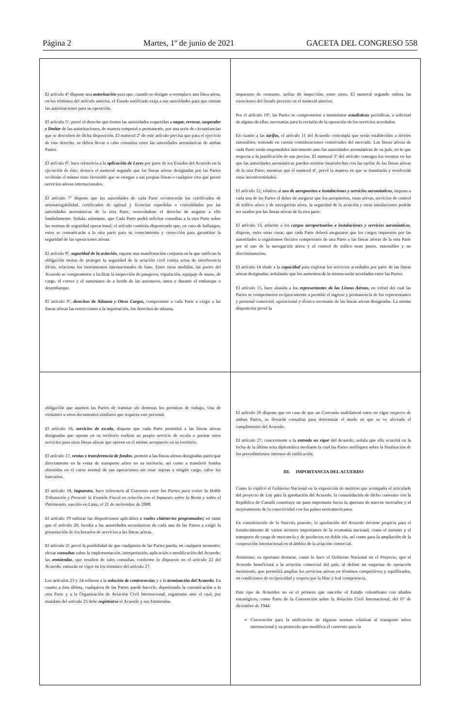Página 2 Martes, 1º de junio de 2021 GACETA DEL CONGRESO 558
El artículo 4º dispone una autorización para que, cuando se designe o reemplace una línea aérea, en los términos del artículo anterior, el Estado notificado exija a sus autoridades para que emitan las autorizaciones para su operación.
El artículo 5º, prevé el derecho que tienen las autoridades requeridas a negar, revocar, suspender y limitar de las autorizaciones, de manera temporal o permanente, por una serie de circunstancias que se describen de dicha disposición. El numeral 2º de este artículo precisa que para el ejercicio de este derecho, se deben llevar a cabo consultas entre las autoridades aeronáuticas de ambas Partes.
El artículo 6º, hace referencia a la aplicación de Leyes por parte de los Estados del Acuerdo en la ejecución de éste; destaca el numeral segundo que las líneas aéreas designadas por las Partes recibirán el mismo trato favorable que se otorgue a sus propias líneas o cualquier otra que preste servicios aéreos internacionales.
El artículo 7º dispone que las autoridades de cada Parte reconocerán los certificados de aeronavegabilidad, certificados de aptitud y licencias expedidas o convalidadas por las autoridades aeronáuticas de la otra Parte, reservándose el derecho de negarse a ello fundadamente. Señala, asimismo, que Cada Parte podrá solicitar consultas a la otra Parte sobre las normas de seguridad operacional; el artículo continúa disponiendo que, en caso de hallazgos, estos se comunicarán a la otra parte para su conocimiento y corrección para garantizar la seguridad de las operaciones aéreas.
El artículo 8º, seguridad de la aviación, supone una manifestación conjunta en la que ratifican la obligación mutua de proteger la seguridad de la aviación civil contra actos de interferencia ilícita; relaciona los instrumentos internacionales de base. Entre otras medidas, las partes del Acuerdo se comprometen a facilitar la inspección de pasajeros, tripulación, equipaje de mano, de carga, el correo y el suministro de a bordo de las aeronaves, antes y durante el embarque o desembarque.
El artículo 9º, derechos de Aduana y Otros Cargos, compromete a cada Parte a exigir a las líneas aéreas las restricciones a la importación, los derechos de aduana,
impuestos de consumo, tarifas de inspección, entre otros. El numeral segundo enlista las exenciones del listado previsto en el numeral anterior.
Por el artículo 10º, las Partes se comprometen a suministrar estadísticas periódicas, a solicitud de alguna de ellas, necesarias para la revisión de la operación de los servicios acordados.
En cuanto a las tarifas, el artículo 11 del Acuerdo contempla que serán establecidas a niveles razonables, teniendo en cuenta consideraciones comerciales del mercado. Las líneas aéreas de cada Parte serán responsables únicamente ante las autoridades aeronáuticas de su país, en lo que respecta a la justificación de sus precios. El numeral 3º del artículo consagra los eventos en los que las autoridades aeronáuticas pueden sentirse insatisfechas con las tarifas de las líneas aéreas de la otra Parte; mientras que el numeral 4º, prevé la manera en que se tramitarán y resolverán estas inconformidades.
El artículo 12, relativo al uso de aeropuertos e instalaciones y servicios aeronáuticos, impone a cada una de las Partes el deber de asegurar que los aeropuertos, rutas aéreas, servicios de control de tráfico aéreo y de navegación aérea, la seguridad de la aviación y otras instalaciones podrán ser usados por las líneas aéreas de la otra parte.
El artículo 13, atinente a los cargos aeroportuarios e instalaciones y servicios aeronáuticos, dispone, entre otras cosas, que cada Parte deberá asegurarse que los cargos impuestos por las autoridades u organismos fiscales competentes de una Parte a las líneas aéreas de la otra Parte por el uso de la navegación aérea y el control de tráfico sean justos, razonables y no discriminatorios.
El artículo 14 alude a la capacidad para explotar los servicios acordados por parte de las líneas aéreas designadas, señalando que los aumentos de la misma serán acordados entre las Partes.
El artículo 15, hace alusión a los representantes de las Líneas Aéreas, en virtud del cual las Partes se comprometen recíprocamente a permitir el ingreso y permanencia de los representantes y personal comercial, operacional y técnico necesario de las líneas aéreas designadas. La misma disposición prevé la
obligación que asumen las Partes de tramitar sin demoras los permisos de trabajo, visa de visitantes u otros documentos similares que requiera este personal.
El artículo 16, servicios de escala, dispone que cada Parte permitirá a las líneas aéreas designadas que operan en su territorio realizar su propio servicio de escala o prestar estos servicios para otras líneas aéreas que operen en el mismo aeropuerto en su territorio.
El artículo 17, ventas y transferencia de fondos, permite a las líneas aéreas designadas participar directamente en la venta de transporte aéreo en su territorio, así como a transferir fondos obtenidas en el curso normal de sus operaciones sin estar sujetas a ningún cargo, salvo los bancarios.
El artículo 18, impuestos, hace referencia al Convenio entre las Partes para evitar la Doble Tributación y Prevenir la Evasión Fiscal en relación con el Impuesto sobre la Renta y sobre el Patrimonio, suscrito en Lima, el 21 de noviembre de 2008.
El artículo 19 enlistas las disposiciones aplicables a vuelos chárter/no programados; en tanto que el artículo 20, faculta a las autoridades aeronáuticas de cada una de las Partes a exigir la presentación de los horarios de servicios a las líneas aéreas.
El artículo 21 prevé la posibilidad de que cualquiera de las Partes pueda, en cualquier momento, elevar consultas sobre la implementación, interpretación, aplicación o modificación del Acuerdo; las enmiendas, que resulten de tales consultas, conforme lo dispuesto en el artículo 22 del Acuerdo, entrarán en vigor en los términos del artículo 27.
Los artículos 23 y 24 refieren a la solución de controversias y a la terminación del Acuerdo. En cuanto a ésta última, cualquiera de las Partes puede hacerlo, depositando la comunicación a la otra Parte y a la Organización de Aviación Civil Internacional, organismo ante el cual, por mandato del artículo 25 debe registrarse el Acuerdo y sus Enmiendas.
El artículo 26 dispone que en caso de que un Convenio multilateral entre en vigor respecto de ambas Partes, se llevarán consultas para determinar el modo en que se ve afectado el cumplimiento del Acuerdo.
El artículo 27, concerniente a la entrada en vigor del Acuerdo, señala que ello ocurrirá en la fecha de la última nota diplomática mediante la cual las Partes notifiquen sobre la finalización de los procedimientos internos de ratificación.
III. IMPORTANCIA DEL ACUERDO
Como lo explicó el Gobierno Nacional en la exposición de motivos que acompaña el articulado del proyecto de Ley para la aprobación del Acuerdo, la consolidación de dicho convenio con la República de Canadá constituye un paso importante hacia la apertura de nuevos mercados y el mejoramiento de la conectividad con los países norteamericanos.
En consideración de la Suscrita ponente, la aprobación del Acuerdo deviene propicia para el fortalecimiento de varios sectores importantes de la economía nacional, como el turismo y el transporte de carga de mercancía y de productos en doble vía, así como para la ampliación de la cooperación internacional en el ámbito de la aviación comercial.
Asimismo, es oportuno destacar, como lo hace el Gobierno Nacional en el Proyecto, que el Acuerdo beneficiará a la aviación comercial del país, al definir un esquema de operación inexistente, que permitirá ampliar los servicios aéreos en términos competitivos y equilibrados, en condiciones de reciprocidad y respeto por la libre y leal competencia.
Este tipo de Acuerdos no es el primero que suscribe el Estado colombiano con aliados estratégicos, como Parte de la Convención sobre la Aviación Civil Internacional, del 07 de diciembre de 1944:
➢ Convención para la unificación de algunas normas relativas al transporte aéreo internacional y su protocolo que modifica el convenio para la